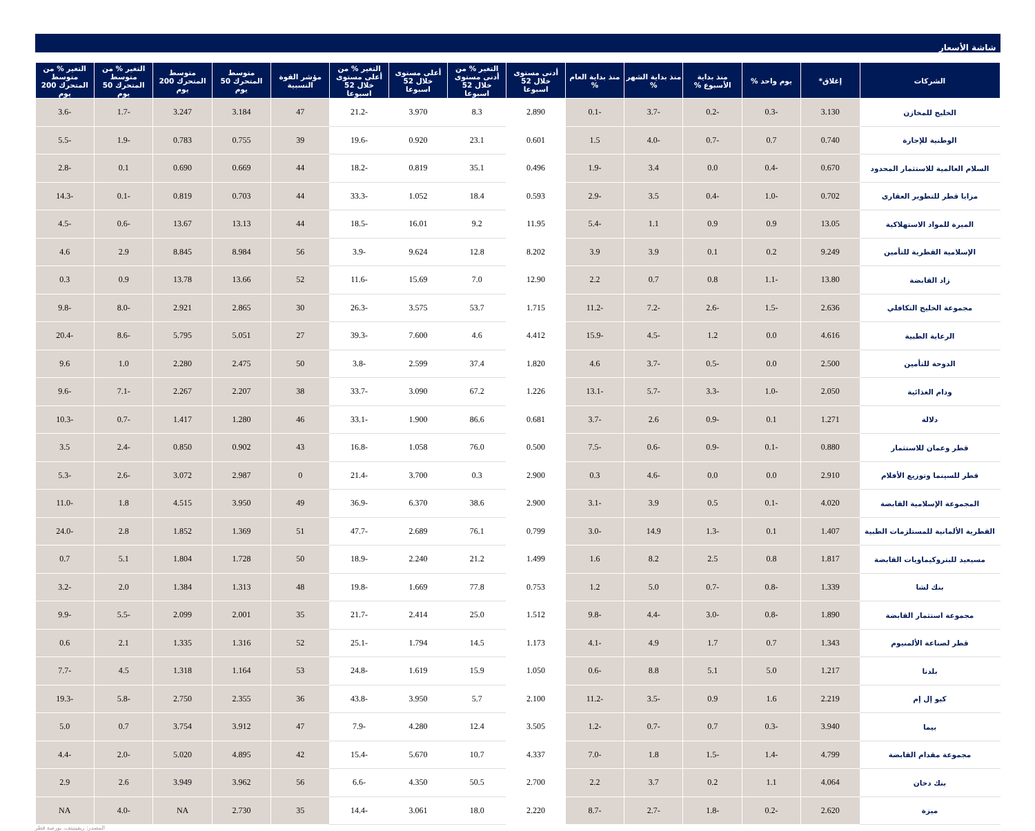شاشة الأسعار
| الشركات | إغلاق* | يوم واحد % | منذ بداية الأسبوع % | منذ بداية الشهر % | منذ بداية العام % | أدنى مستوى خلال 52 اسبوعا | التغير % من أدنى مستوى خلال 52 اسبوعا | أعلى مستوى خلال 52 اسبوعا | التغير % من أعلى مستوى خلال 52 اسبوعا | مؤشر القوة النسبية | متوسط المتحرك 50 يوم | متوسط المتحرك 200 يوم | التغير % من متوسط المتحرك 50 يوم | التغير % من متوسط المتحرك 200 يوم |
| --- | --- | --- | --- | --- | --- | --- | --- | --- | --- | --- | --- | --- | --- | --- |
| الخليج للمخازن | 3.130 | -0.3 | -0.2 | -3.7 | -0.1 | 2.890 | 8.3 | 3.970 | -21.2 | 47 | 3.184 | 3.247 | -1.7 | -3.6 |
| الوطنية للإجارة | 0.740 | 0.7 | -0.7 | -4.0 | 1.5 | 0.601 | 23.1 | 0.920 | -19.6 | 39 | 0.755 | 0.783 | -1.9 | -5.5 |
| السلام العالمية للاستثمار المحدود | 0.670 | -0.4 | 0.0 | 3.4 | -1.9 | 0.496 | 35.1 | 0.819 | -18.2 | 44 | 0.669 | 0.690 | 0.1 | -2.8 |
| مزايا قطر للتطوير العقارى | 0.702 | -1.0 | -0.4 | 3.5 | -2.9 | 0.593 | 18.4 | 1.052 | -33.3 | 44 | 0.703 | 0.819 | -0.1 | -14.3 |
| الميرة للمواد الاستهلاكية | 13.05 | 0.9 | 0.9 | 1.1 | -5.4 | 11.95 | 9.2 | 16.01 | -18.5 | 44 | 13.13 | 13.67 | -0.6 | -4.5 |
| الإسلامية القطرية للتأمين | 9.249 | 0.2 | 0.1 | 3.9 | 3.9 | 8.202 | 12.8 | 9.624 | -3.9 | 56 | 8.984 | 8.845 | 2.9 | 4.6 |
| زاد القابضة | 13.80 | -1.1 | 0.8 | 0.7 | 2.2 | 12.90 | 7.0 | 15.69 | -11.6 | 52 | 13.66 | 13.78 | 0.9 | 0.3 |
| مجموعة الخليج التكافلي | 2.636 | -1.5 | -2.6 | -7.2 | -11.2 | 1.715 | 53.7 | 3.575 | -26.3 | 30 | 2.865 | 2.921 | -8.0 | -9.8 |
| الرعاية الطبية | 4.616 | 0.0 | 1.2 | -4.5 | -15.9 | 4.412 | 4.6 | 7.600 | -39.3 | 27 | 5.051 | 5.795 | -8.6 | -20.4 |
| الدوحة للتأمين | 2.500 | 0.0 | -0.5 | -3.7 | 4.6 | 1.820 | 37.4 | 2.599 | -3.8 | 50 | 2.475 | 2.280 | 1.0 | 9.6 |
| ودام الغذائية | 2.050 | -1.0 | -3.3 | -5.7 | -13.1 | 1.226 | 67.2 | 3.090 | -33.7 | 38 | 2.207 | 2.267 | -7.1 | -9.6 |
| دلالة | 1.271 | 0.1 | -0.9 | 2.6 | -3.7 | 0.681 | 86.6 | 1.900 | -33.1 | 46 | 1.280 | 1.417 | -0.7 | -10.3 |
| قطر وعمان للاستثمار | 0.880 | -0.1 | -0.9 | -0.6 | -7.5 | 0.500 | 76.0 | 1.058 | -16.8 | 43 | 0.902 | 0.850 | -2.4 | 3.5 |
| قطر للسينما وتوزيع الأفلام | 2.910 | 0.0 | 0.0 | -4.6 | 0.3 | 2.900 | 0.3 | 3.700 | -21.4 | 0 | 2.987 | 3.072 | -2.6 | -5.3 |
| المجموعة الإسلامية القابضة | 4.020 | -0.1 | 0.5 | 3.9 | -3.1 | 2.900 | 38.6 | 6.370 | -36.9 | 49 | 3.950 | 4.515 | 1.8 | -11.0 |
| القطرية الألمانية للمستلزمات الطبية | 1.407 | 0.1 | -1.3 | 14.9 | -3.0 | 0.799 | 76.1 | 2.689 | -47.7 | 51 | 1.369 | 1.852 | 2.8 | -24.0 |
| مسيعيد للبتروكيماويات القابضة | 1.817 | 0.8 | 2.5 | 8.2 | 1.6 | 1.499 | 21.2 | 2.240 | -18.9 | 50 | 1.728 | 1.804 | 5.1 | 0.7 |
| بنك لشا | 1.339 | -0.8 | -0.7 | 5.0 | 1.2 | 0.753 | 77.8 | 1.669 | -19.8 | 48 | 1.313 | 1.384 | 2.0 | -3.2 |
| مجموعة استثمار القابضة | 1.890 | -0.8 | -3.0 | -4.4 | -9.8 | 1.512 | 25.0 | 2.414 | -21.7 | 35 | 2.001 | 2.099 | -5.5 | -9.9 |
| قطر لصناعة الألمنيوم | 1.343 | 0.7 | 1.7 | 4.9 | -4.1 | 1.173 | 14.5 | 1.794 | -25.1 | 52 | 1.316 | 1.335 | 2.1 | 0.6 |
| بلدنا | 1.217 | 5.0 | 5.1 | 8.8 | -0.6 | 1.050 | 15.9 | 1.619 | -24.8 | 53 | 1.164 | 1.318 | 4.5 | -7.7 |
| كيو إل إم | 2.219 | 1.6 | 0.9 | -3.5 | -11.2 | 2.100 | 5.7 | 3.950 | -43.8 | 36 | 2.355 | 2.750 | -5.8 | -19.3 |
| بيما | 3.940 | -0.3 | 0.7 | -0.7 | -1.2 | 3.505 | 12.4 | 4.280 | -7.9 | 47 | 3.912 | 3.754 | 0.7 | 5.0 |
| مجموعة مقدام القابضة | 4.799 | -1.4 | -1.5 | 1.8 | -7.0 | 4.337 | 10.7 | 5.670 | -15.4 | 42 | 4.895 | 5.020 | -2.0 | -4.4 |
| بنك دخان | 4.064 | 1.1 | 0.2 | 3.7 | 2.2 | 2.700 | 50.5 | 4.350 | -6.6 | 56 | 3.962 | 3.949 | 2.6 | 2.9 |
| ميزة | 2.620 | -0.2 | -1.8 | -2.7 | -8.7 | 2.220 | 18.0 | 3.061 | -14.4 | 35 | 2.730 | NA | -4.0 | NA |
المصدر: ريفينيتف، بورصة قطر